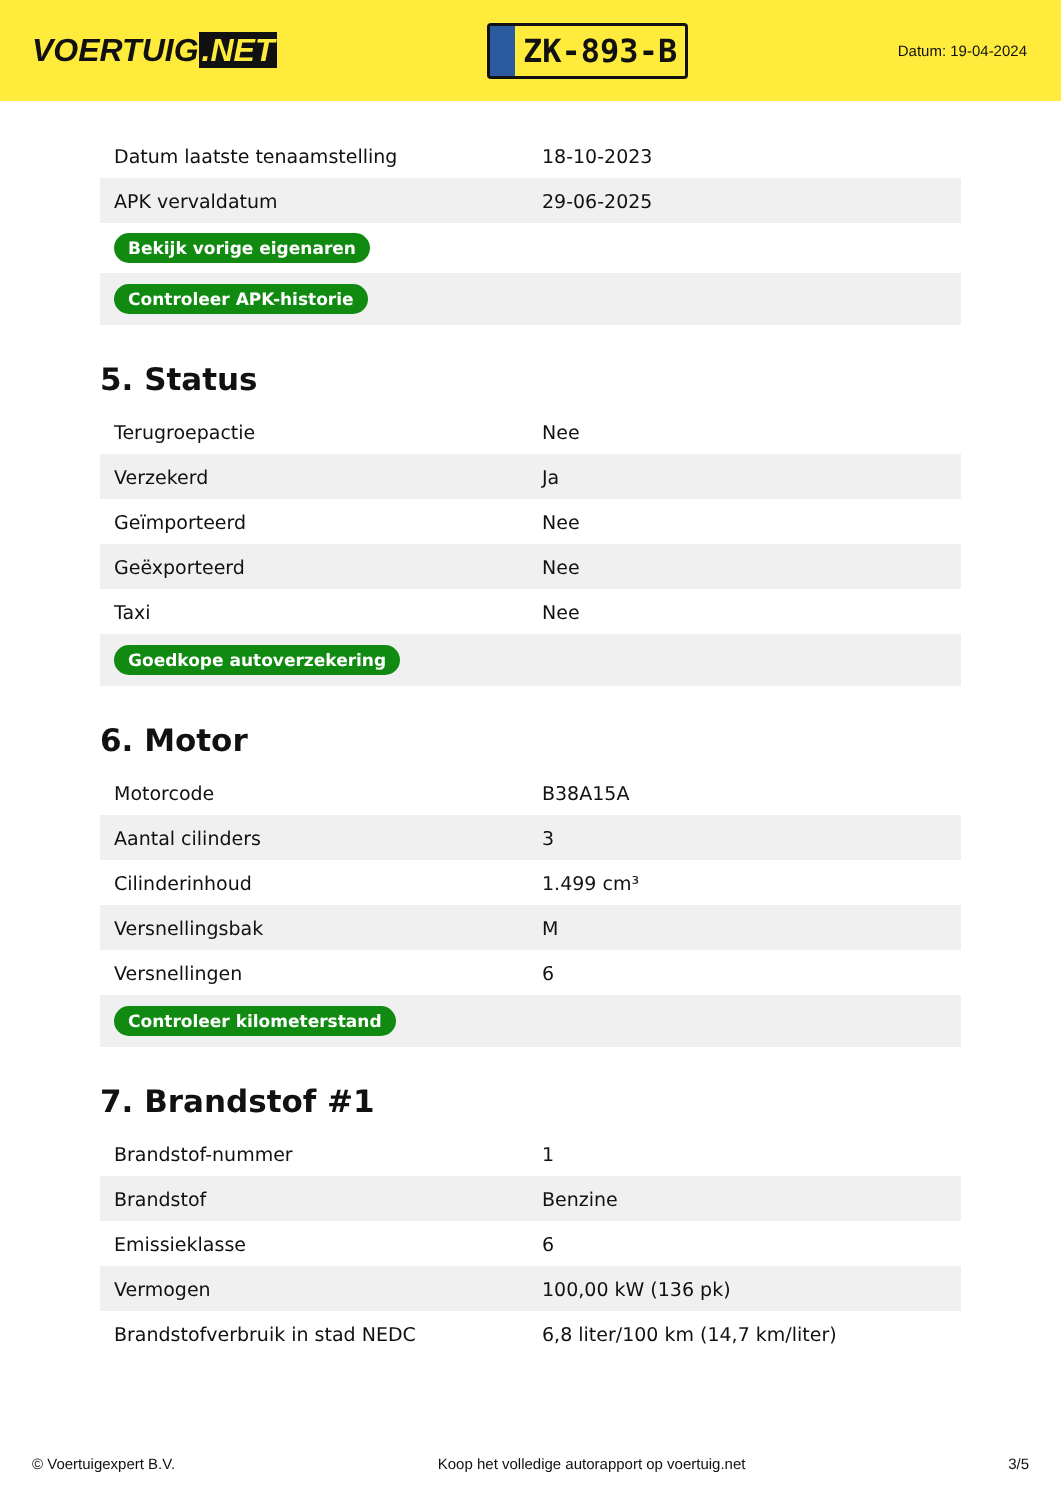VOERTUIG.NET
ZK-893-B
Datum: 19-04-2024
| Datum laatste tenaamstelling | 18-10-2023 |
| APK vervaldatum | 29-06-2025 |
| Bekijk vorige eigenaren | |
| Controleer APK-historie | |
5. Status
| Terugroepactie | Nee |
| Verzekerd | Ja |
| Geïmporteerd | Nee |
| Geëxporteerd | Nee |
| Taxi | Nee |
| Goedkope autoverzekering | |
6. Motor
| Motorcode | B38A15A |
| Aantal cilinders | 3 |
| Cilinderinhoud | 1.499 cm³ |
| Versnellingsbak | M |
| Versnellingen | 6 |
| Controleer kilometerstand | |
7. Brandstof #1
| Brandstof-nummer | 1 |
| Brandstof | Benzine |
| Emissieklasse | 6 |
| Vermogen | 100,00 kW (136 pk) |
| Brandstofverbruik in stad NEDC | 6,8 liter/100 km (14,7 km/liter) |
© Voertuigexpert B.V. Koop het volledige autorapport op voertuig.net 3/5